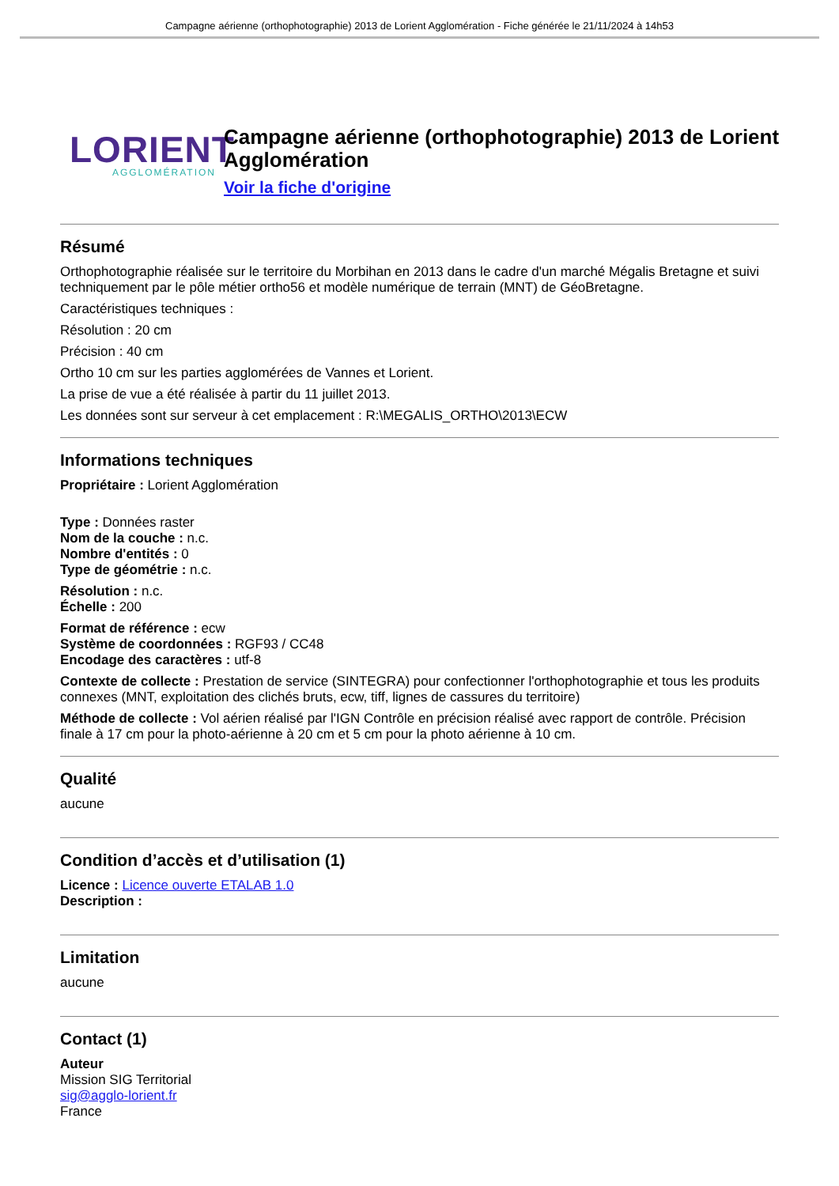Campagne aérienne (orthophotographie) 2013 de Lorient Agglomération - Fiche générée le 21/11/2024 à 14h53
LORIENT
AGGLOMÉRATION
Campagne aérienne (orthophotographie) 2013 de Lorient Agglomération
Voir la fiche d'origine
Résumé
Orthophotographie réalisée sur le territoire du Morbihan en 2013 dans le cadre d'un marché Mégalis Bretagne et suivi techniquement par le pôle métier ortho56 et modèle numérique de terrain (MNT) de GéoBretagne.
Caractéristiques techniques :
Résolution : 20 cm
Précision : 40 cm
Ortho 10 cm sur les parties agglomérées de Vannes et Lorient.
La prise de vue a été réalisée à partir du 11 juillet 2013.
Les données sont sur serveur à cet emplacement : R:\MEGALIS_ORTHO\2013\ECW
Informations techniques
Propriétaire : Lorient Agglomération
Type : Données raster
Nom de la couche : n.c.
Nombre d'entités : 0
Type de géométrie : n.c.
Résolution : n.c.
Échelle : 200
Format de référence : ecw
Système de coordonnées : RGF93 / CC48
Encodage des caractères : utf-8
Contexte de collecte : Prestation de service (SINTEGRA) pour confectionner l'orthophotographie et tous les produits connexes (MNT, exploitation des clichés bruts, ecw, tiff, lignes de cassures du territoire)
Méthode de collecte : Vol aérien réalisé par l'IGN Contrôle en précision réalisé avec rapport de contrôle. Précision finale à 17 cm pour la photo-aérienne à 20 cm et 5 cm pour la photo aérienne à 10 cm.
Qualité
aucune
Condition d’accès et d’utilisation (1)
Licence : Licence ouverte ETALAB 1.0
Description :
Limitation
aucune
Contact (1)
Auteur
Mission SIG Territorial
sig@agglo-lorient.fr
France